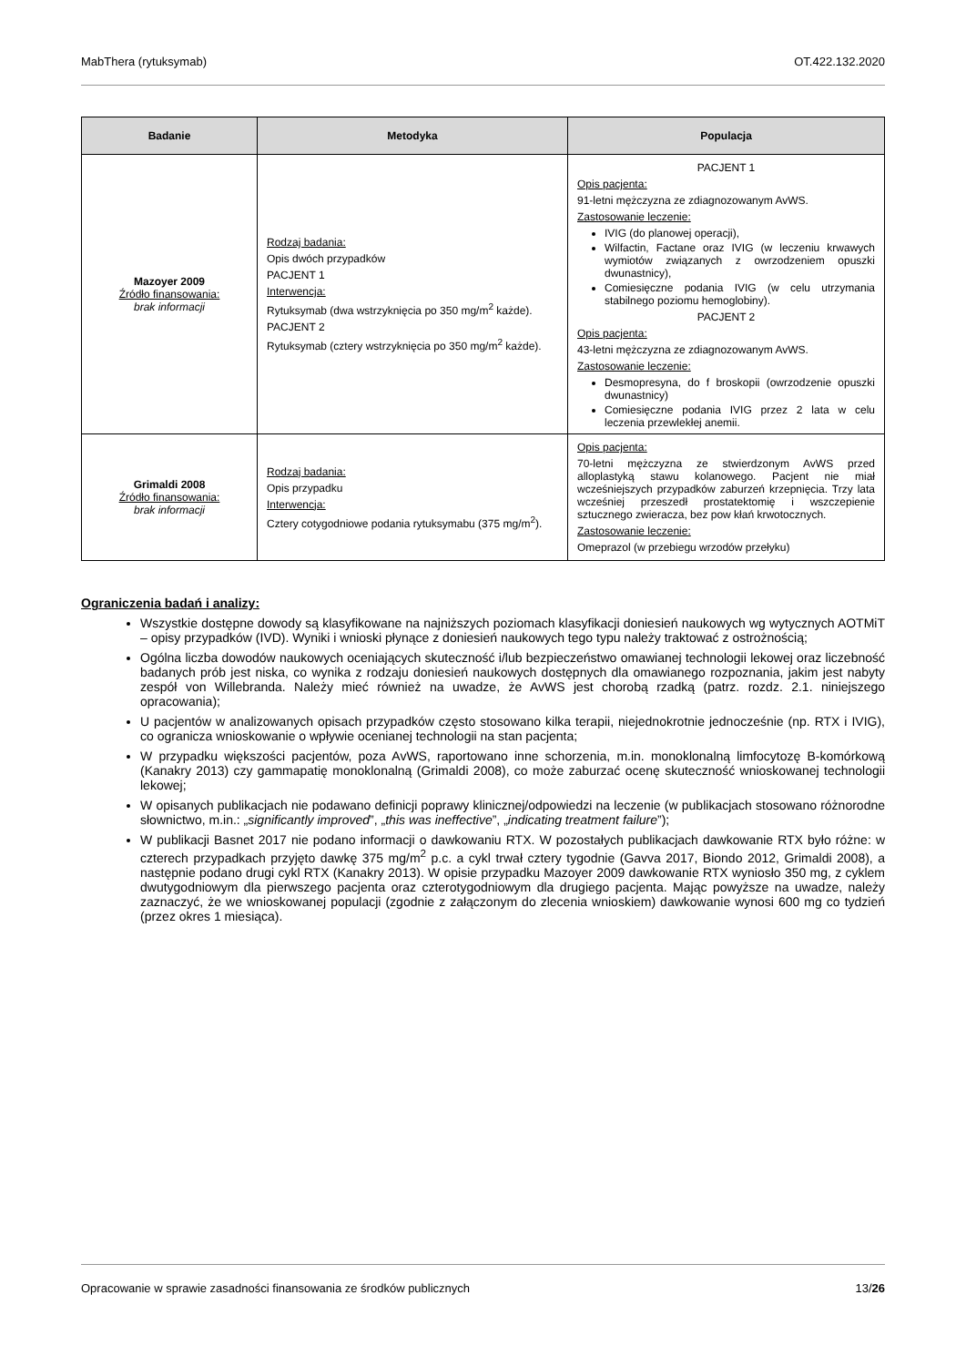MabThera (rytuksymab) OT.422.132.2020
| Badanie | Metodyka | Populacja |
| --- | --- | --- |
| Mazoyer 2009 Źródło finansowania: brak informacji | Rodzaj badania: Opis dwóch przypadków PACJENT 1 Interwencja: Rytuksymab (dwa wstrzyknięcia po 350 mg/m<sup>2</sup> każde). PACJENT 2 Rytuksymab (cztery wstrzyknięcia po 350 mg/m<sup>2</sup> każde). | PACJENT 1 Opis pacjenta: 91-letni mężczyzna ze zdiagnozowanym AvWS. Zastosowanie leczenie: IVIG (do planowej operacji), Wilfactin, Factane oraz IVIG (w leczeniu krwawych wymiotów związanych z owrzodzeniem opuszki dwunastnicy), Comiesięczne podania IVIG (w celu utrzymania stabilnego poziomu hemoglobiny). PACJENT 2 Opis pacjenta: 43-letni mężczyzna ze zdiagnozowanym AvWS. Zastosowanie leczenie: Desmopresyna, do f broskopii (owrzodzenie opuszki dwunastnicy) Comiesięczne podania IVIG przez 2 lata w celu leczenia przewlekłej anemii. |
| Grimaldi 2008 Źródło finansowania: brak informacji | Rodzaj badania: Opis przypadku Interwencja: Cztery cotygodniowe podania rytuksymabu (375 mg/m<sup>2</sup>). | Opis pacjenta: 70-letni mężczyzna ze stwierdzonym AvWS przed alloplastyką stawu kolanowego. Pacjent nie miał wcześniejszych przypadków zaburzeń krzepnięcia. Trzy lata wcześniej przeszedł prostatektomię i wszczepienie sztucznego zwieracza, bez pow kłań krwotocznych. Zastosowanie leczenie: Omeprazol (w przebiegu wrzodów przełyku) |
Ograniczenia badań i analizy:
Wszystkie dostępne dowody są klasyfikowane na najniższych poziomach klasyfikacji doniesień naukowych wg wytycznych AOTMiT – opisy przypadków (IVD). Wyniki i wnioski płynące z doniesień naukowych tego typu należy traktować z ostrożnością;
Ogólna liczba dowodów naukowych oceniających skuteczność i/lub bezpieczeństwo omawianej technologii lekowej oraz liczebność badanych prób jest niska, co wynika z rodzaju doniesień naukowych dostępnych dla omawianego rozpoznania, jakim jest nabyty zespół von Willebranda. Należy mieć również na uwadze, że AvWS jest chorobą rzadką (patrz. rozdz. 2.1. niniejszego opracowania);
U pacjentów w analizowanych opisach przypadków często stosowano kilka terapii, niejednokrotnie jednocześnie (np. RTX i IVIG), co ogranicza wnioskowanie o wpływie ocenianej technologii na stan pacjenta;
W przypadku większości pacjentów, poza AvWS, raportowano inne schorzenia, m.in. monoklonalną limfocytozę B-komórkową (Kanakry 2013) czy gammapatię monoklonalną (Grimaldi 2008), co może zaburzać ocenę skuteczność wnioskowanej technologii lekowej;
W opisanych publikacjach nie podawano definicji poprawy klinicznej/odpowiedzi na leczenie (w publikacjach stosowano różnorodne słownictwo, m.in.: „significantly improved”, „this was ineffective”, „indicating treatment failure”);
W publikacji Basnet 2017 nie podano informacji o dawkowaniu RTX. W pozostałych publikacjach dawkowanie RTX było różne: w czterech przypadkach przyjęto dawkę 375 mg/m<sup>2</sup> p.c. a cykl trwał cztery tygodnie (Gavva 2017, Biondo 2012, Grimaldi 2008), a następnie podano drugi cykl RTX (Kanakry 2013). W opisie przypadku Mazoyer 2009 dawkowanie RTX wyniosło 350 mg, z cyklem dwutygodniowym dla pierwszego pacjenta oraz czterotygodniowym dla drugiego pacjenta. Mając powyższe na uwadze, należy zaznaczyć, że we wnioskowanej populacji (zgodnie z załączonym do zlecenia wnioskiem) dawkowanie wynosi 600 mg co tydzień (przez okres 1 miesiąca).
Opracowanie w sprawie zasadności finansowania ze środków publicznych 13/26